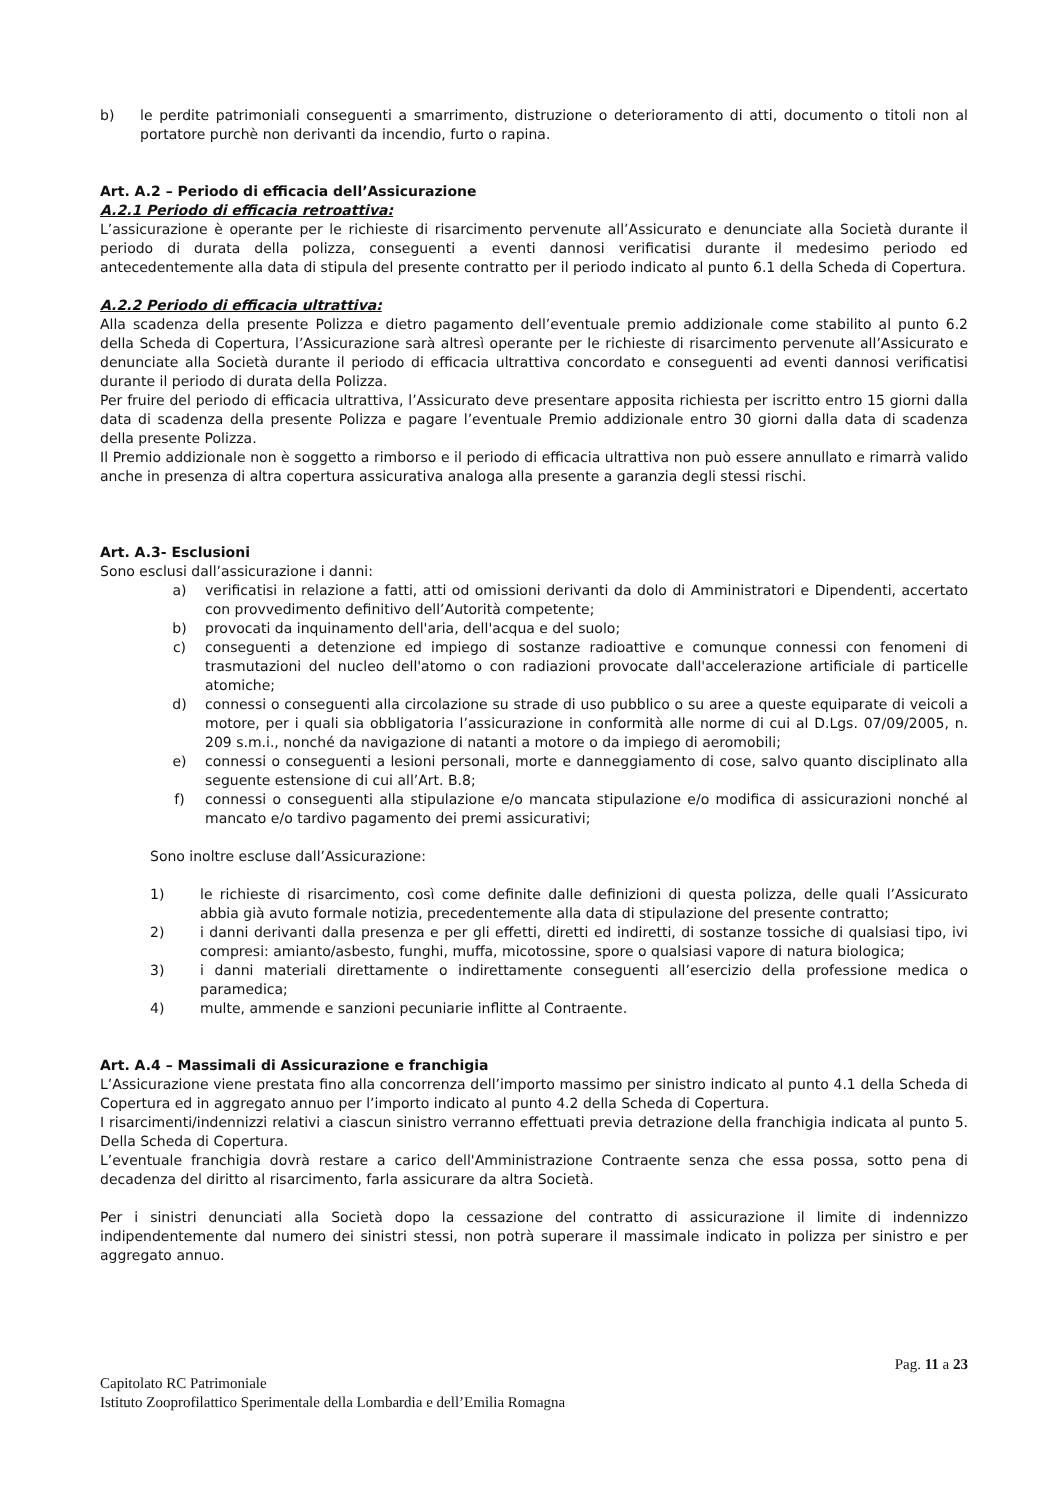b) le perdite patrimoniali conseguenti a smarrimento, distruzione o deterioramento di atti, documento o titoli non al portatore purchè non derivanti da incendio, furto o rapina.
Art. A.2 – Periodo di efficacia dell’Assicurazione
A.2.1 Periodo di efficacia retroattiva:
L’assicurazione è operante per le richieste di risarcimento pervenute all’Assicurato e denunciate alla Società durante il periodo di durata della polizza, conseguenti a eventi dannosi verificatisi durante il medesimo periodo ed antecedentemente alla data di stipula del presente contratto per il periodo indicato al punto 6.1 della Scheda di Copertura.
A.2.2 Periodo di efficacia ultrattiva:
Alla scadenza della presente Polizza e dietro pagamento dell’eventuale premio addizionale come stabilito al punto 6.2 della Scheda di Copertura, l’Assicurazione sarà altresì operante per le richieste di risarcimento pervenute all’Assicurato e denunciate alla Società durante il periodo di efficacia ultrattiva concordato e conseguenti ad eventi dannosi verificatisi durante il periodo di durata della Polizza.
Per fruire del periodo di efficacia ultrattiva, l’Assicurato deve presentare apposita richiesta per iscritto entro 15 giorni dalla data di scadenza della presente Polizza e pagare l’eventuale Premio addizionale entro 30 giorni dalla data di scadenza della presente Polizza.
Il Premio addizionale non è soggetto a rimborso e il periodo di efficacia ultrattiva non può essere annullato e rimarrà valido anche in presenza di altra copertura assicurativa analoga alla presente a garanzia degli stessi rischi.
Art. A.3- Esclusioni
Sono esclusi dall’assicurazione i danni:
a) verificatisi in relazione a fatti, atti od omissioni derivanti da dolo di Amministratori e Dipendenti, accertato con provvedimento definitivo dell’Autorità competente;
b) provocati da inquinamento dell'aria, dell'acqua e del suolo;
c) conseguenti a detenzione ed impiego di sostanze radioattive e comunque connessi con fenomeni di trasmutazioni del nucleo dell'atomo o con radiazioni provocate dall'accelerazione artificiale di particelle atomiche;
d) connessi o conseguenti alla circolazione su strade di uso pubblico o su aree a queste equiparate di veicoli a motore, per i quali sia obbligatoria l’assicurazione in conformità alle norme di cui al D.Lgs. 07/09/2005, n. 209 s.m.i., nonché da navigazione di natanti a motore o da impiego di aeromobili;
e) connessi o conseguenti a lesioni personali, morte e danneggiamento di cose, salvo quanto disciplinato alla seguente estensione di cui all’Art. B.8;
f) connessi o conseguenti alla stipulazione e/o mancata stipulazione e/o modifica di assicurazioni nonché al mancato e/o tardivo pagamento dei premi assicurativi;
Sono inoltre escluse dall’Assicurazione:
1) le richieste di risarcimento, così come definite dalle definizioni di questa polizza, delle quali l’Assicurato abbia già avuto formale notizia, precedentemente alla data di stipulazione del presente contratto;
2) i danni derivanti dalla presenza e per gli effetti, diretti ed indiretti, di sostanze tossiche di qualsiasi tipo, ivi compresi: amianto/asbesto, funghi, muffa, micotossine, spore o qualsiasi vapore di natura biologica;
3) i danni materiali direttamente o indirettamente conseguenti all’esercizio della professione medica o paramedica;
4) multe, ammende e sanzioni pecuniarie inflitte al Contraente.
Art. A.4 – Massimali di Assicurazione e franchigia
L’Assicurazione viene prestata fino alla concorrenza dell’importo massimo per sinistro indicato al punto 4.1 della Scheda di Copertura ed in aggregato annuo per l’importo indicato al punto 4.2 della Scheda di Copertura.
I risarcimenti/indennizzi relativi a ciascun sinistro verranno effettuati previa detrazione della franchigia indicata al punto 5. Della Scheda di Copertura.
L’eventuale franchigia dovrà restare a carico dell'Amministrazione Contraente senza che essa possa, sotto pena di decadenza del diritto al risarcimento, farla assicurare da altra Società.
Per i sinistri denunciati alla Società dopo la cessazione del contratto di assicurazione il limite di indennizzo indipendentemente dal numero dei sinistri stessi, non potrà superare il massimale indicato in polizza per sinistro e per aggregato annuo.
Pag. 11 a 23
Capitolato RC Patrimoniale
Istituto Zooprofilattico Sperimentale della Lombardia e dell’Emilia Romagna